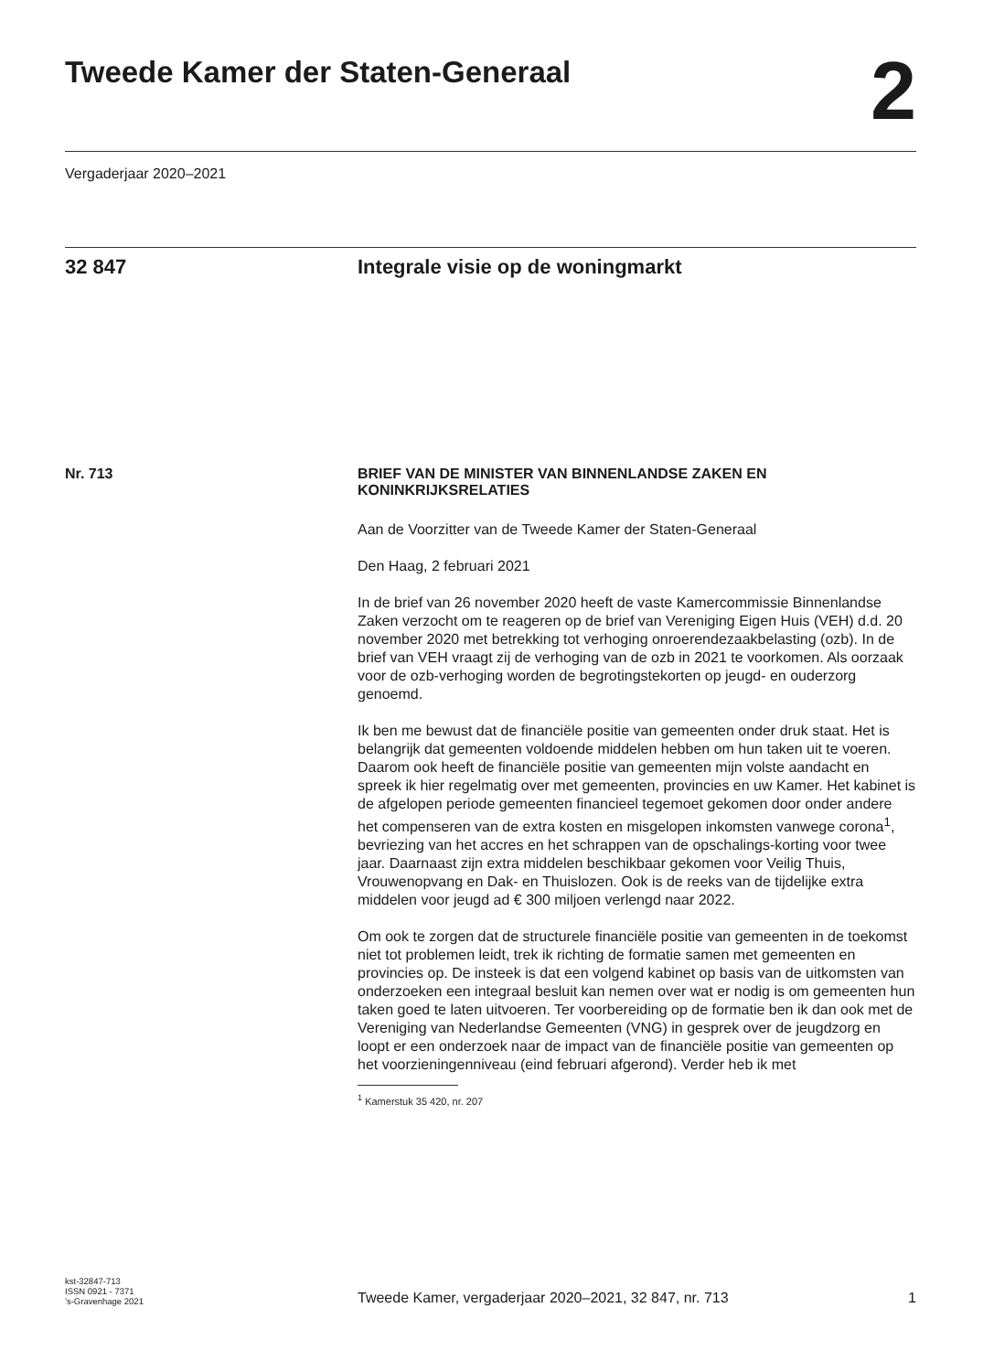Tweede Kamer der Staten-Generaal
2
Vergaderjaar 2020–2021
32 847 Integrale visie op de woningmarkt
Nr. 713
BRIEF VAN DE MINISTER VAN BINNENLANDSE ZAKEN EN KONINKRIJKSRELATIES
Aan de Voorzitter van de Tweede Kamer der Staten-Generaal
Den Haag, 2 februari 2021
In de brief van 26 november 2020 heeft de vaste Kamercommissie Binnenlandse Zaken verzocht om te reageren op de brief van Vereniging Eigen Huis (VEH) d.d. 20 november 2020 met betrekking tot verhoging onroerendezaakbelasting (ozb). In de brief van VEH vraagt zij de verhoging van de ozb in 2021 te voorkomen. Als oorzaak voor de ozb-verhoging worden de begrotingstekorten op jeugd- en ouderzorg genoemd.
Ik ben me bewust dat de financiële positie van gemeenten onder druk staat. Het is belangrijk dat gemeenten voldoende middelen hebben om hun taken uit te voeren. Daarom ook heeft de financiële positie van gemeenten mijn volste aandacht en spreek ik hier regelmatig over met gemeenten, provincies en uw Kamer. Het kabinet is de afgelopen periode gemeenten financieel tegemoet gekomen door onder andere het compenseren van de extra kosten en misgelopen inkomsten vanwege corona<sup>1</sup>, bevriezing van het accres en het schrappen van de opschalings-korting voor twee jaar. Daarnaast zijn extra middelen beschikbaar gekomen voor Veilig Thuis, Vrouwenopvang en Dak- en Thuislozen. Ook is de reeks van de tijdelijke extra middelen voor jeugd ad € 300 miljoen verlengd naar 2022.
Om ook te zorgen dat de structurele financiële positie van gemeenten in de toekomst niet tot problemen leidt, trek ik richting de formatie samen met gemeenten en provincies op. De insteek is dat een volgend kabinet op basis van de uitkomsten van onderzoeken een integraal besluit kan nemen over wat er nodig is om gemeenten hun taken goed te laten uitvoeren. Ter voorbereiding op de formatie ben ik dan ook met de Vereniging van Nederlandse Gemeenten (VNG) in gesprek over de jeugdzorg en loopt er een onderzoek naar de impact van de financiële positie van gemeenten op het voorzieningenniveau (eind februari afgerond). Verder heb ik met
<sup>1</sup> Kamerstuk 35 420, nr. 207
kst-32847-713
ISSN 0921 - 7371
’s-Gravenhage 2021
Tweede Kamer, vergaderjaar 2020–2021, 32 847, nr. 713
1